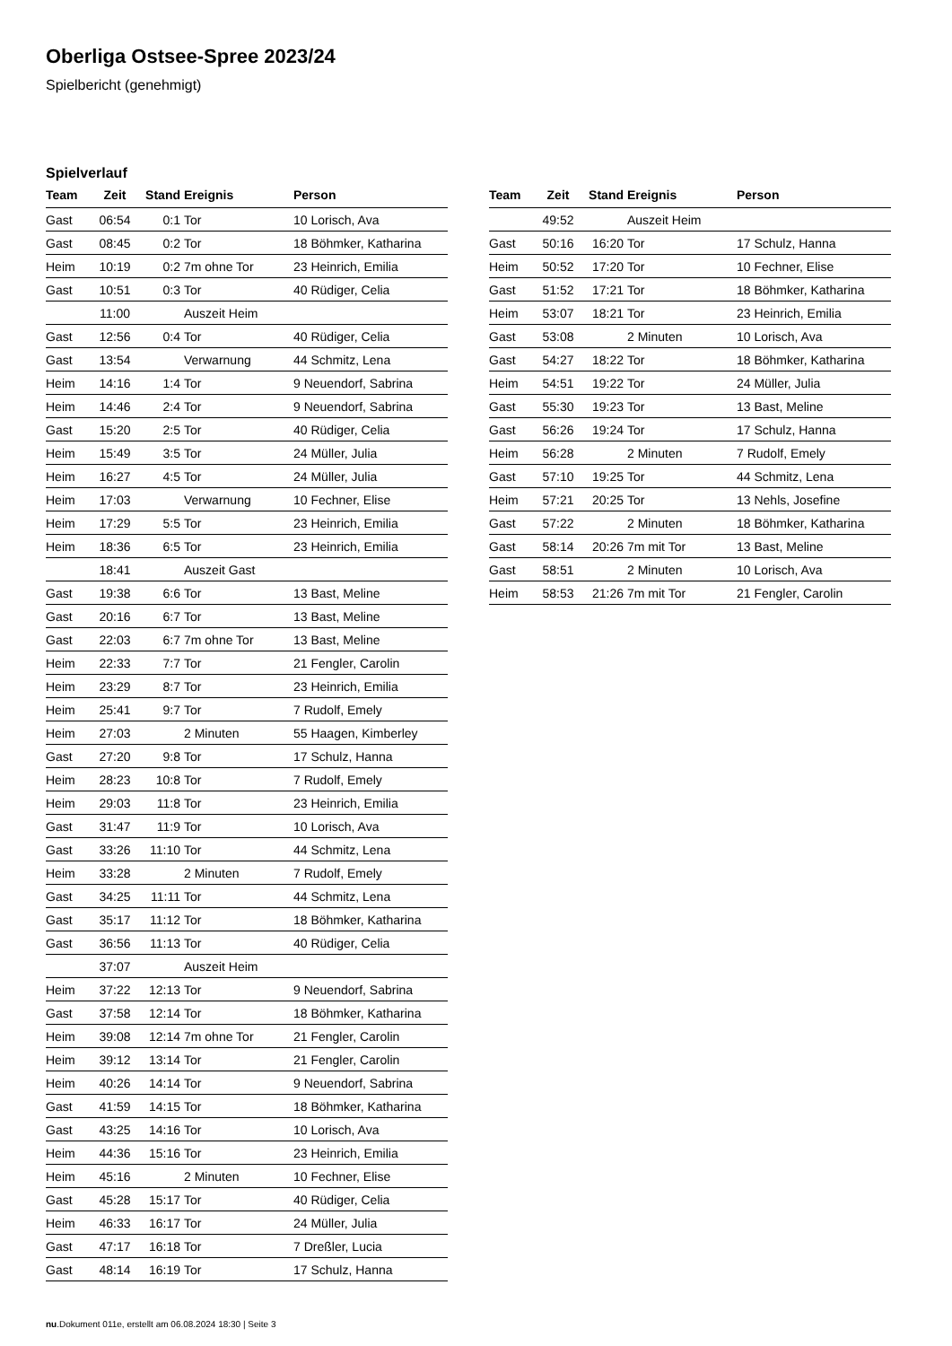Oberliga Ostsee-Spree 2023/24
Spielbericht (genehmigt)
Spielverlauf
| Team | Zeit | Stand | Ereignis | Person |
| --- | --- | --- | --- | --- |
| Gast | 06:54 | 0:1 | Tor | 10 Lorisch, Ava |
| Gast | 08:45 | 0:2 | Tor | 18 Böhmker, Katharina |
| Heim | 10:19 | 0:2 | 7m ohne Tor | 23 Heinrich, Emilia |
| Gast | 10:51 | 0:3 | Tor | 40 Rüdiger, Celia |
| | 11:00 | | Auszeit Heim | |
| Gast | 12:56 | 0:4 | Tor | 40 Rüdiger, Celia |
| Gast | 13:54 | | Verwarnung | 44 Schmitz, Lena |
| Heim | 14:16 | 1:4 | Tor | 9 Neuendorf, Sabrina |
| Heim | 14:46 | 2:4 | Tor | 9 Neuendorf, Sabrina |
| Gast | 15:20 | 2:5 | Tor | 40 Rüdiger, Celia |
| Heim | 15:49 | 3:5 | Tor | 24 Müller, Julia |
| Heim | 16:27 | 4:5 | Tor | 24 Müller, Julia |
| Heim | 17:03 | | Verwarnung | 10 Fechner, Elise |
| Heim | 17:29 | 5:5 | Tor | 23 Heinrich, Emilia |
| Heim | 18:36 | 6:5 | Tor | 23 Heinrich, Emilia |
| | 18:41 | | Auszeit Gast | |
| Gast | 19:38 | 6:6 | Tor | 13 Bast, Meline |
| Gast | 20:16 | 6:7 | Tor | 13 Bast, Meline |
| Gast | 22:03 | 6:7 | 7m ohne Tor | 13 Bast, Meline |
| Heim | 22:33 | 7:7 | Tor | 21 Fengler, Carolin |
| Heim | 23:29 | 8:7 | Tor | 23 Heinrich, Emilia |
| Heim | 25:41 | 9:7 | Tor | 7 Rudolf, Emely |
| Heim | 27:03 | | 2 Minuten | 55 Haagen, Kimberley |
| Gast | 27:20 | 9:8 | Tor | 17 Schulz, Hanna |
| Heim | 28:23 | 10:8 | Tor | 7 Rudolf, Emely |
| Heim | 29:03 | 11:8 | Tor | 23 Heinrich, Emilia |
| Gast | 31:47 | 11:9 | Tor | 10 Lorisch, Ava |
| Gast | 33:26 | 11:10 | Tor | 44 Schmitz, Lena |
| Heim | 33:28 | | 2 Minuten | 7 Rudolf, Emely |
| Gast | 34:25 | 11:11 | Tor | 44 Schmitz, Lena |
| Gast | 35:17 | 11:12 | Tor | 18 Böhmker, Katharina |
| Gast | 36:56 | 11:13 | Tor | 40 Rüdiger, Celia |
| | 37:07 | | Auszeit Heim | |
| Heim | 37:22 | 12:13 | Tor | 9 Neuendorf, Sabrina |
| Gast | 37:58 | 12:14 | Tor | 18 Böhmker, Katharina |
| Heim | 39:08 | 12:14 | 7m ohne Tor | 21 Fengler, Carolin |
| Heim | 39:12 | 13:14 | Tor | 21 Fengler, Carolin |
| Heim | 40:26 | 14:14 | Tor | 9 Neuendorf, Sabrina |
| Gast | 41:59 | 14:15 | Tor | 18 Böhmker, Katharina |
| Gast | 43:25 | 14:16 | Tor | 10 Lorisch, Ava |
| Heim | 44:36 | 15:16 | Tor | 23 Heinrich, Emilia |
| Heim | 45:16 | | 2 Minuten | 10 Fechner, Elise |
| Gast | 45:28 | 15:17 | Tor | 40 Rüdiger, Celia |
| Heim | 46:33 | 16:17 | Tor | 24 Müller, Julia |
| Gast | 47:17 | 16:18 | Tor | 7 Dreßler, Lucia |
| Gast | 48:14 | 16:19 | Tor | 17 Schulz, Hanna |
| Team | Zeit | Stand | Ereignis | Person |
| --- | --- | --- | --- | --- |
| | 49:52 | | Auszeit Heim | |
| Gast | 50:16 | 16:20 | Tor | 17 Schulz, Hanna |
| Heim | 50:52 | 17:20 | Tor | 10 Fechner, Elise |
| Gast | 51:52 | 17:21 | Tor | 18 Böhmker, Katharina |
| Heim | 53:07 | 18:21 | Tor | 23 Heinrich, Emilia |
| Gast | 53:08 | | 2 Minuten | 10 Lorisch, Ava |
| Gast | 54:27 | 18:22 | Tor | 18 Böhmker, Katharina |
| Heim | 54:51 | 19:22 | Tor | 24 Müller, Julia |
| Gast | 55:30 | 19:23 | Tor | 13 Bast, Meline |
| Gast | 56:26 | 19:24 | Tor | 17 Schulz, Hanna |
| Heim | 56:28 | | 2 Minuten | 7 Rudolf, Emely |
| Gast | 57:10 | 19:25 | Tor | 44 Schmitz, Lena |
| Heim | 57:21 | 20:25 | Tor | 13 Nehls, Josefine |
| Gast | 57:22 | | 2 Minuten | 18 Böhmker, Katharina |
| Gast | 58:14 | 20:26 | 7m mit Tor | 13 Bast, Meline |
| Gast | 58:51 | | 2 Minuten | 10 Lorisch, Ava |
| Heim | 58:53 | 21:26 | 7m mit Tor | 21 Fengler, Carolin |
nu.Dokument 011e, erstellt am 06.08.2024 18:30 | Seite 3